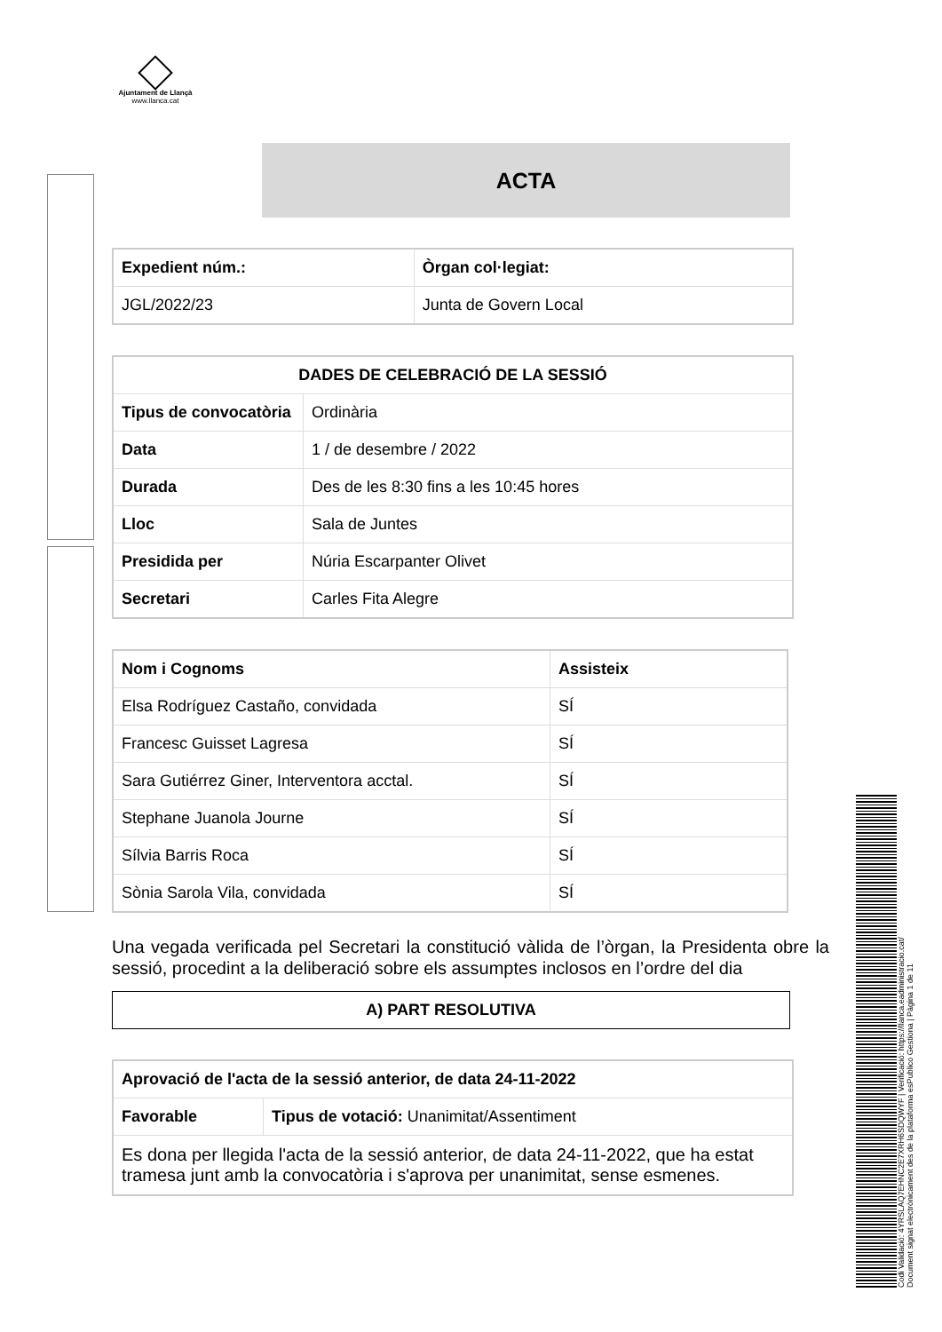Ajuntament de Llançà
www.llanca.cat
ACTA
| Expedient núm.: | Òrgan col·legiat: |
| --- | --- |
| JGL/2022/23 | Junta de Govern Local |
| DADES DE CELEBRACIÓ DE LA SESSIÓ | |
| --- | --- |
| Tipus de convocatòria | Ordinària |
| Data | 1 / de desembre / 2022 |
| Durada | Des de les 8:30 fins a les 10:45 hores |
| Lloc | Sala de Juntes |
| Presidida per | Núria Escarpanter Olivet |
| Secretari | Carles Fita Alegre |
| Nom i Cognoms | Assisteix |
| --- | --- |
| Elsa Rodríguez Castaño, convidada | SÍ |
| Francesc Guisset Lagresa | SÍ |
| Sara Gutiérrez Giner, Interventora acctal. | SÍ |
| Stephane Juanola Journe | SÍ |
| Sílvia Barris Roca | SÍ |
| Sònia Sarola Vila, convidada | SÍ |
Una vegada verificada pel Secretari la constitució vàlida de l’òrgan, la Presidenta obre la sessió, procedint a la deliberació sobre els assumptes inclosos en l’ordre del dia
A) PART RESOLUTIVA
| Aprovació de l'acta de la sessió anterior, de data 24-11-2022 | |
| --- | --- |
| Favorable | Tipus de votació: Unanimitat/Assentiment |
| Es dona per llegida l'acta de la sessió anterior, de data 24-11-2022, que ha estat tramesa junt amb la convocatòria i s'aprova per unanimitat, sense esmenes. | |
Codi Validació: 4YRSLAQ7EHNC2E7XRH6SDQWYF | Verificació: https://llanca.eadministracio.cat/
Document signat electrònicament des de la plataforma esPublico Gestiona | Pàgina 1 de 11